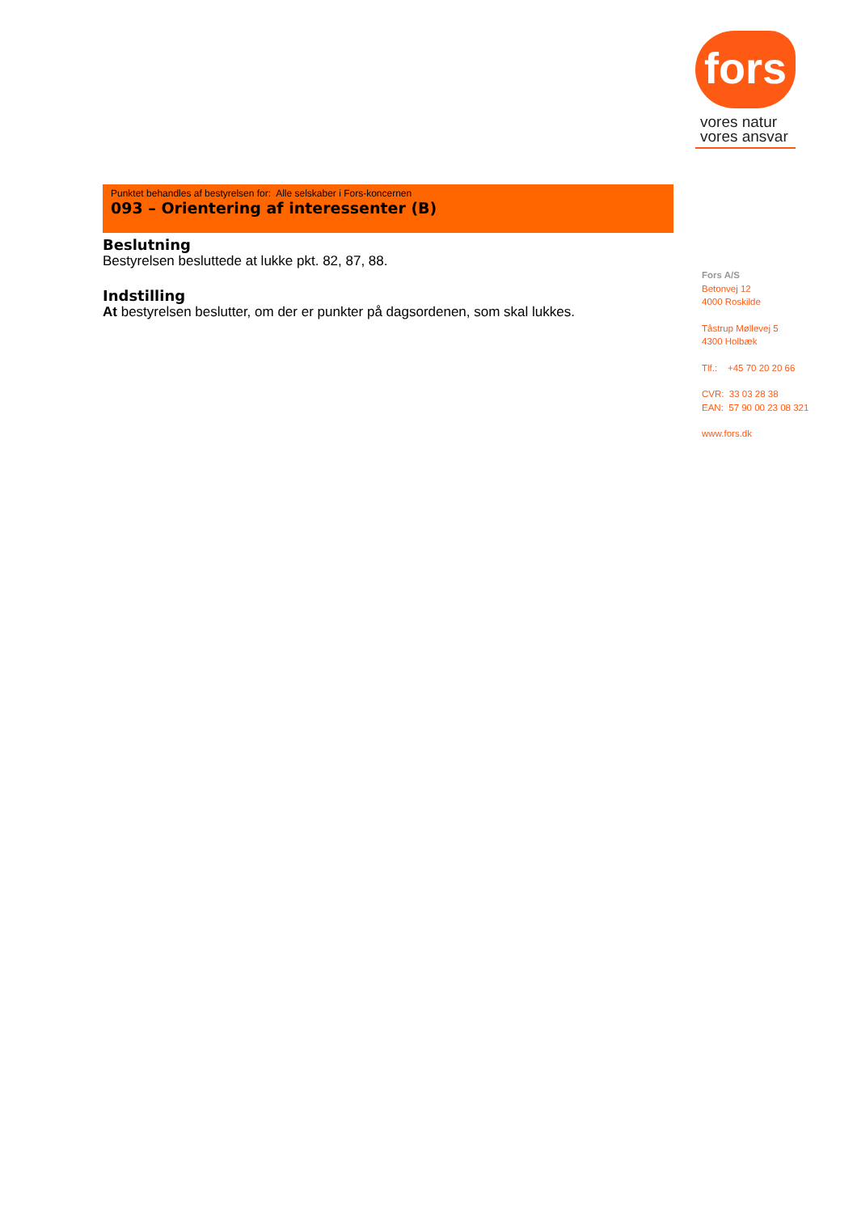fors
vores natur
vores ansvar
Punktet behandles af bestyrelsen for: Alle selskaber i Fors-koncernen
093 – Orientering af interessenter (B)
Beslutning
Bestyrelsen besluttede at lukke pkt. 82, 87, 88.
Indstilling
At bestyrelsen beslutter, om der er punkter på dagsordenen, som skal lukkes.
Fors A/S
Betonvej 12
4000 Roskilde
Tåstrup Møllevej 5
4300 Holbæk
Tlf.: +45 70 20 20 66
CVR: 33 03 28 38
EAN: 57 90 00 23 08 321
www.fors.dk